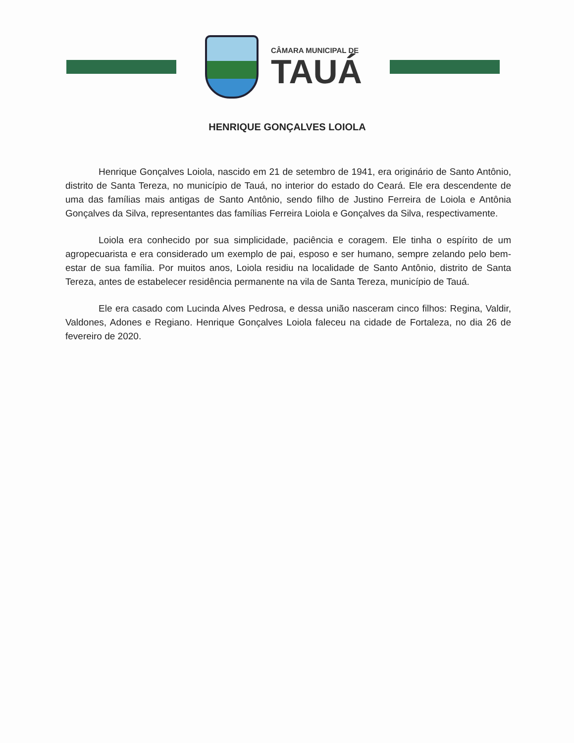CÂMARA MUNICIPAL DE
TAUÁ
HENRIQUE GONÇALVES LOIOLA
Henrique Gonçalves Loiola, nascido em 21 de setembro de 1941, era originário de Santo Antônio, distrito de Santa Tereza, no município de Tauá, no interior do estado do Ceará. Ele era descendente de uma das famílias mais antigas de Santo Antônio, sendo filho de Justino Ferreira de Loiola e Antônia Gonçalves da Silva, representantes das famílias Ferreira Loiola e Gonçalves da Silva, respectivamente.
Loiola era conhecido por sua simplicidade, paciência e coragem. Ele tinha o espírito de um agropecuarista e era considerado um exemplo de pai, esposo e ser humano, sempre zelando pelo bem-estar de sua família. Por muitos anos, Loiola residiu na localidade de Santo Antônio, distrito de Santa Tereza, antes de estabelecer residência permanente na vila de Santa Tereza, município de Tauá.
Ele era casado com Lucinda Alves Pedrosa, e dessa união nasceram cinco filhos: Regina, Valdir, Valdones, Adones e Regiano. Henrique Gonçalves Loiola faleceu na cidade de Fortaleza, no dia 26 de fevereiro de 2020.